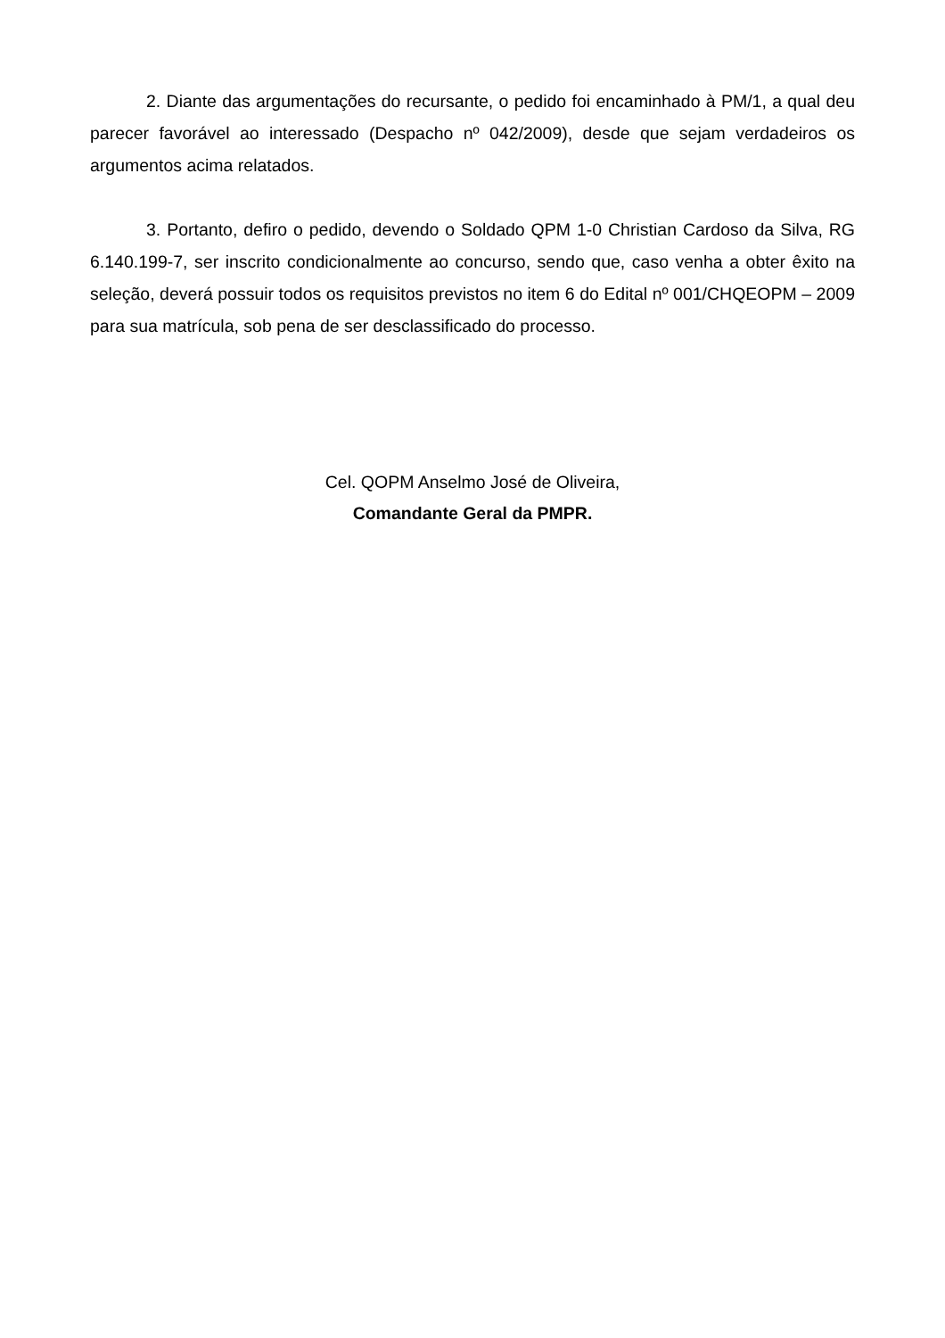2. Diante das argumentações do recursante, o pedido foi encaminhado à PM/1, a qual deu parecer favorável ao interessado (Despacho nº 042/2009), desde que sejam verdadeiros os argumentos acima relatados.
3. Portanto, defiro o pedido, devendo o Soldado QPM 1-0 Christian Cardoso da Silva, RG 6.140.199-7, ser inscrito condicionalmente ao concurso, sendo que, caso venha a obter êxito na seleção, deverá possuir todos os requisitos previstos no item 6 do Edital nº 001/CHQEOPM – 2009 para sua matrícula, sob pena de ser desclassificado do processo.
Cel. QOPM Anselmo José de Oliveira,
Comandante Geral da PMPR.